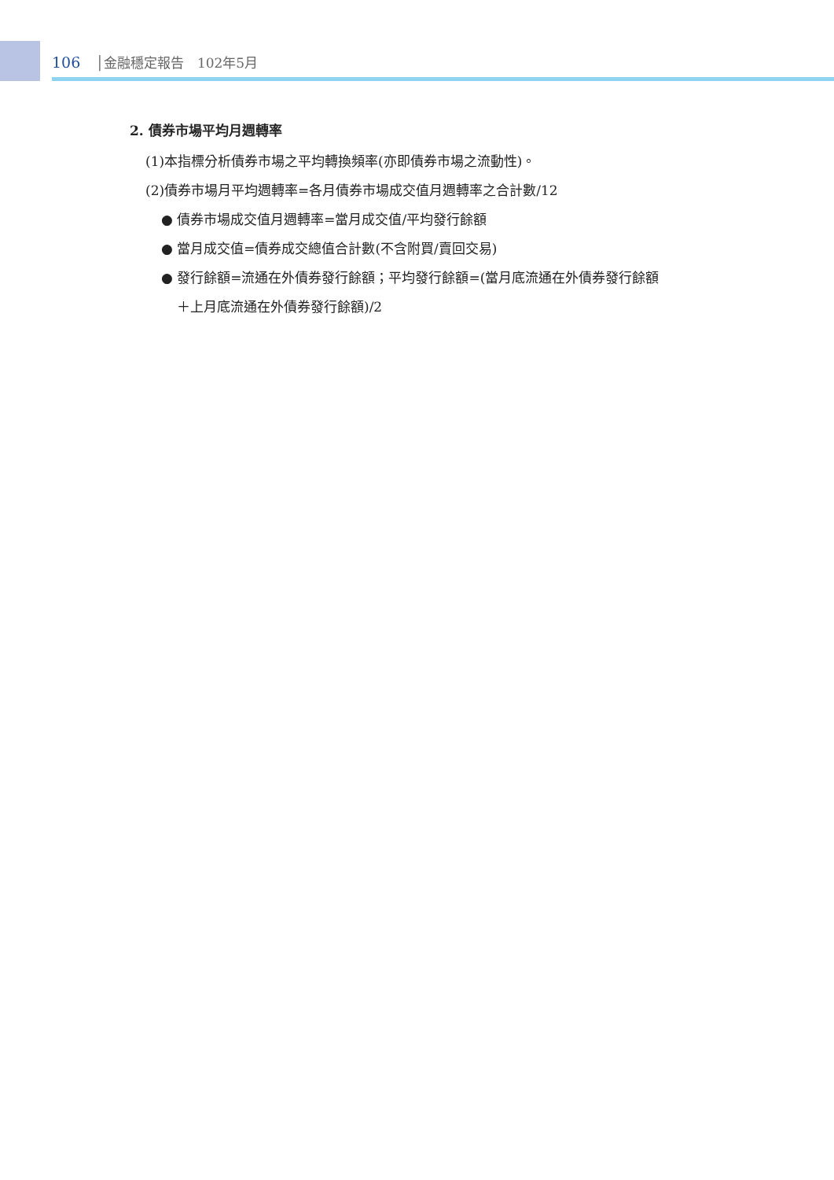106 │金融穩定報告　102年5月
2. 債券市場平均月週轉率
(1)本指標分析債券市場之平均轉換頻率(亦即債券市場之流動性)。
(2)債券市場月平均週轉率=各月債券市場成交值月週轉率之合計數/12
● 債券市場成交值月週轉率=當月成交值/平均發行餘額
● 當月成交值=債券成交總值合計數(不含附買/賣回交易)
● 發行餘額=流通在外債券發行餘額；平均發行餘額=(當月底流通在外債券發行餘額
＋上月底流通在外債券發行餘額)/2